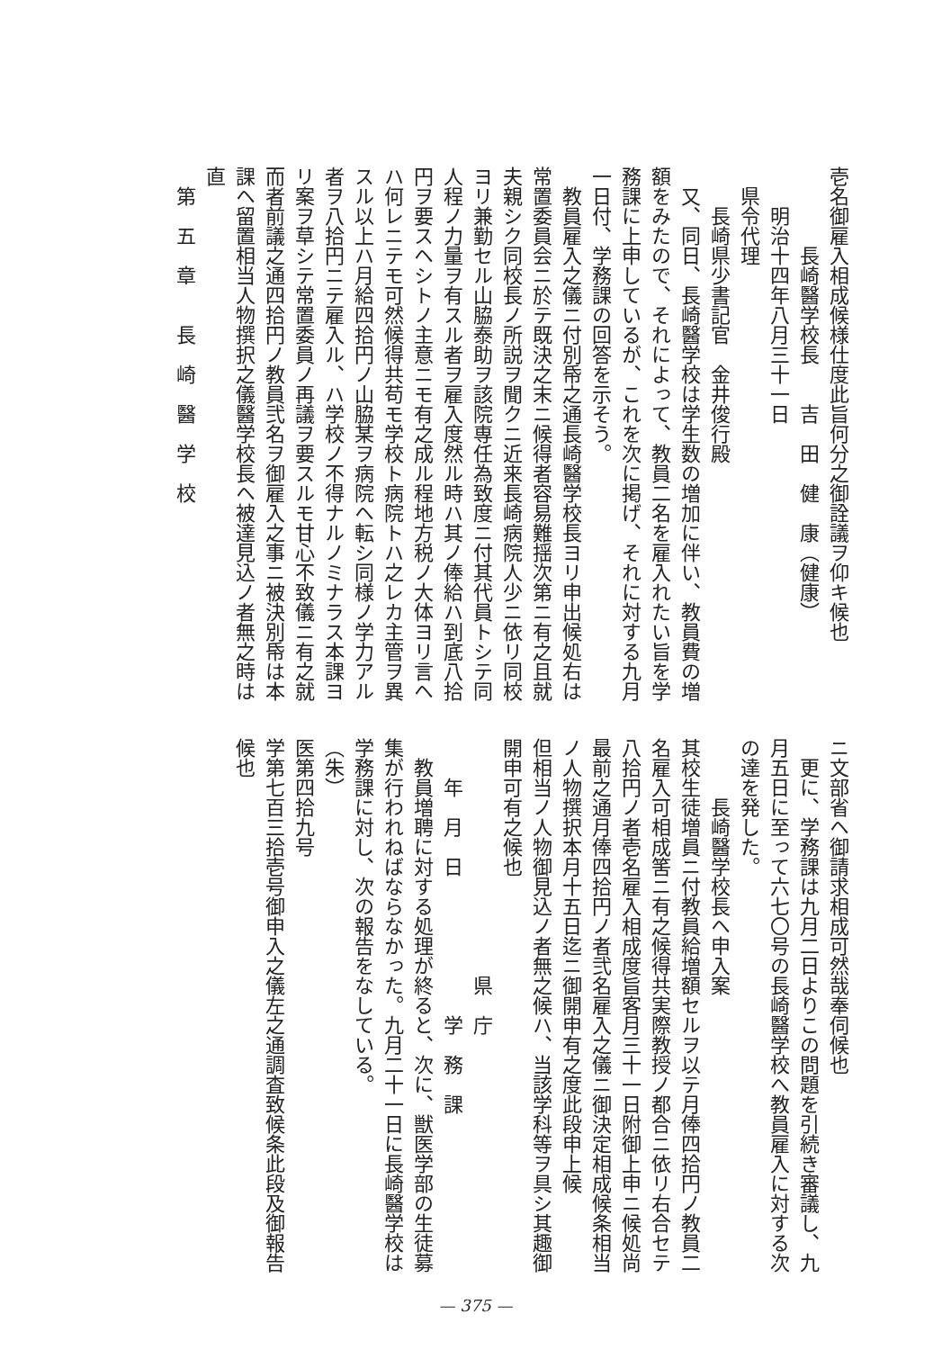壱名御雇入相成候様仕度此旨何分之御詮議ヲ仰キ候也
　　　　長崎醫学校長　　吉　田　健　康（健康）
　　明治十四年八月三十一日
　県令代理
　　長崎県少書記官　金井俊行殿
　又、同日、長崎醫学校は学生数の増加に伴い、教員費の増額をみたので、それによって、教員二名を雇入れたい旨を学務課に上申しているが、これを次に掲げ、それに対する九月一日付、学務課の回答を示そう。
　教員雇入之儀ニ付別帋之通長崎醫学校長ヨリ申出候処右は常置委員会ニ於テ既決之末ニ候得者容易難揺次第ニ有之且就夫親シク同校長ノ所説ヲ聞クニ近来長崎病院人少ニ依リ同校ヨリ兼勤セル山脇泰助ヲ該院専任為致度ニ付其代員トシテ同人程ノ力量ヲ有スル者ヲ雇入度然ル時ハ其ノ俸給ハ到底八拾円ヲ要スヘシトノ主意ニモ有之成ル程地方税ノ大体ヨリ言ヘハ何レニテモ可然候得共苟モ学校ト病院トハ之レカ主管ヲ異スル以上ハ月給四拾円ノ山脇某ヲ病院ヘ転シ同様ノ学力アル者ヲ八拾円ニテ雇入ル、ハ学校ノ不得ナルノミナラス本課ヨリ案ヲ草シテ常置委員ノ再議ヲ要スルモ甘心不致儀ニ有之就而者前議之通四拾円ノ教員弐名ヲ御雇入之事ニ被決別帋は本課ヘ留置相当人物撰択之儀醫学校長ヘ被達見込ノ者無之時は直
　第　五　章　　長　崎　醫　学　校
ニ文部省ヘ御請求相成可然哉奉伺候也
　更に、学務課は九月二日よりこの問題を引続き審議し、九月五日に至って六七〇号の長崎醫学校へ教員雇入に対する次の達を発した。
　　　長崎醫学校長ヘ申入案
其校生徒増員ニ付教員給増額セルヲ以テ月俸四拾円ノ教員二名雇入可相成筈ニ有之候得共実際教授ノ都合ニ依リ右合セテ八拾円ノ者壱名雇入相成度旨客月三十一日附御上申ニ候処尚最前之通月俸四拾円ノ者弐名雇入之儀ニ御決定相成候条相当ノ人物撰択本月十五日迄ニ御開申有之度此段申上候
但相当ノ人物御見込ノ者無之候ハ、当該学科等ヲ具シ其趣御開申可有之候也
　　　　　　　　　　　　県　庁
　　年　月　日　　　　　　　学　務　課
　教員増聘に対する処理が終ると、次に、獣医学部の生徒募集が行われねばならなかった。九月二十一日に長崎醫学校は学務課に対し、次の報告をなしている。
（朱）
医第四拾九号
学第七百三拾壱号御申入之儀左之通調査致候条此段及御報告候也
— 375 —